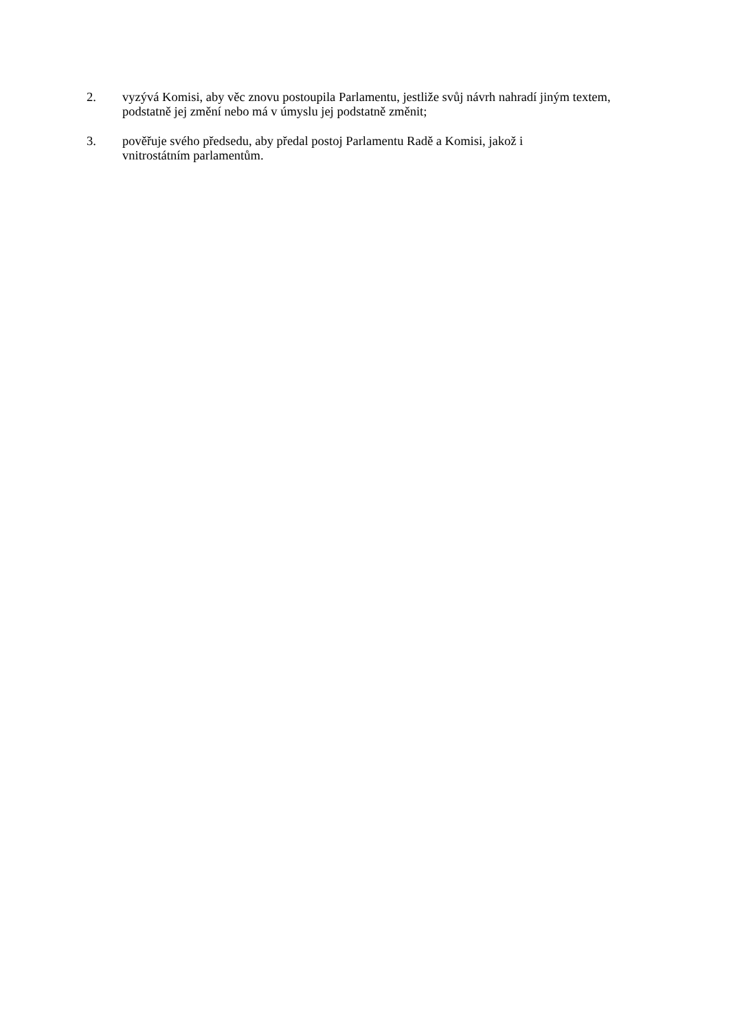2. vyzývá Komisi, aby věc znovu postoupila Parlamentu, jestliže svůj návrh nahradí jiným textem, podstatně jej změní nebo má v úmyslu jej podstatně změnit;
3. pověřuje svého předsedu, aby předal postoj Parlamentu Radě a Komisi, jakož i
vnitrostátním parlamentům.